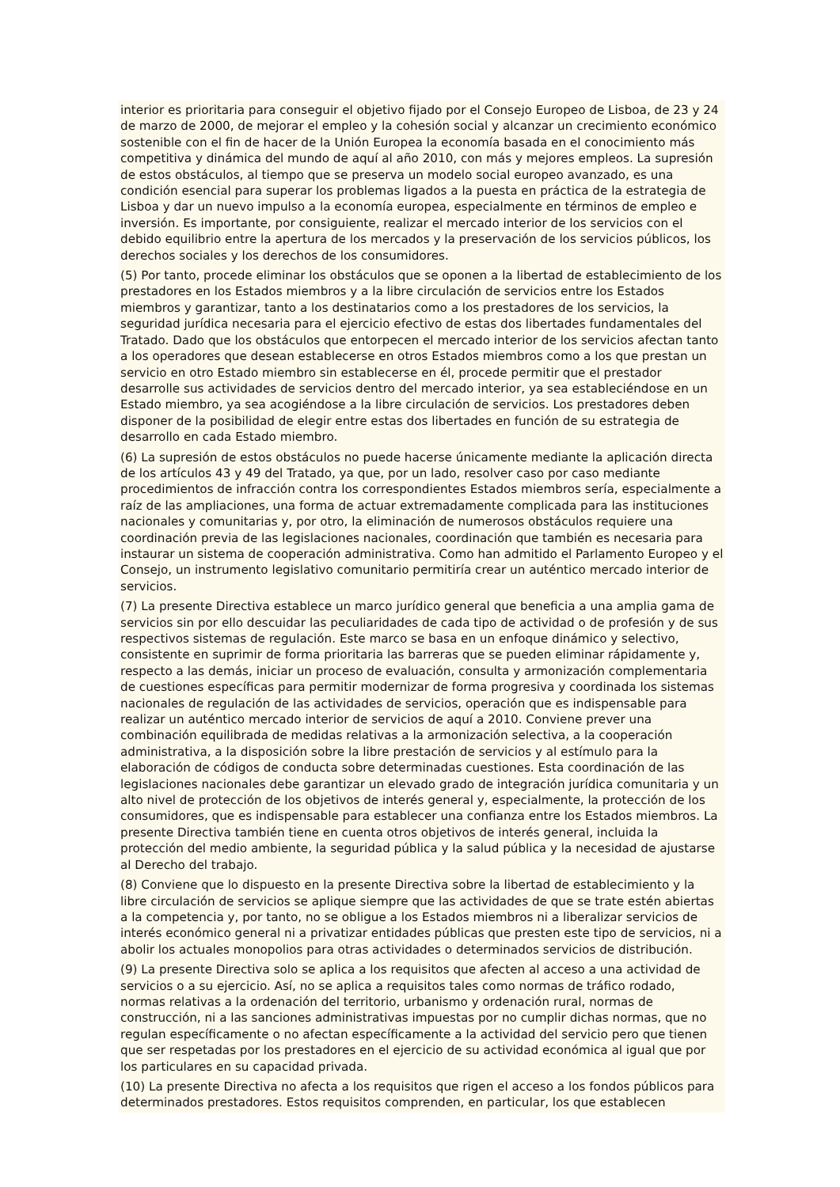interior es prioritaria para conseguir el objetivo fijado por el Consejo Europeo de Lisboa, de 23 y 24 de marzo de 2000, de mejorar el empleo y la cohesión social y alcanzar un crecimiento económico sostenible con el fin de hacer de la Unión Europea la economía basada en el conocimiento más competitiva y dinámica del mundo de aquí al año 2010, con más y mejores empleos. La supresión de estos obstáculos, al tiempo que se preserva un modelo social europeo avanzado, es una condición esencial para superar los problemas ligados a la puesta en práctica de la estrategia de Lisboa y dar un nuevo impulso a la economía europea, especialmente en términos de empleo e inversión. Es importante, por consiguiente, realizar el mercado interior de los servicios con el debido equilibrio entre la apertura de los mercados y la preservación de los servicios públicos, los derechos sociales y los derechos de los consumidores.
(5) Por tanto, procede eliminar los obstáculos que se oponen a la libertad de establecimiento de los prestadores en los Estados miembros y a la libre circulación de servicios entre los Estados miembros y garantizar, tanto a los destinatarios como a los prestadores de los servicios, la seguridad jurídica necesaria para el ejercicio efectivo de estas dos libertades fundamentales del Tratado. Dado que los obstáculos que entorpecen el mercado interior de los servicios afectan tanto a los operadores que desean establecerse en otros Estados miembros como a los que prestan un servicio en otro Estado miembro sin establecerse en él, procede permitir que el prestador desarrolle sus actividades de servicios dentro del mercado interior, ya sea estableciéndose en un Estado miembro, ya sea acogiéndose a la libre circulación de servicios. Los prestadores deben disponer de la posibilidad de elegir entre estas dos libertades en función de su estrategia de desarrollo en cada Estado miembro.
(6) La supresión de estos obstáculos no puede hacerse únicamente mediante la aplicación directa de los artículos 43 y 49 del Tratado, ya que, por un lado, resolver caso por caso mediante procedimientos de infracción contra los correspondientes Estados miembros sería, especialmente a raíz de las ampliaciones, una forma de actuar extremadamente complicada para las instituciones nacionales y comunitarias y, por otro, la eliminación de numerosos obstáculos requiere una coordinación previa de las legislaciones nacionales, coordinación que también es necesaria para instaurar un sistema de cooperación administrativa. Como han admitido el Parlamento Europeo y el Consejo, un instrumento legislativo comunitario permitiría crear un auténtico mercado interior de servicios.
(7) La presente Directiva establece un marco jurídico general que beneficia a una amplia gama de servicios sin por ello descuidar las peculiaridades de cada tipo de actividad o de profesión y de sus respectivos sistemas de regulación. Este marco se basa en un enfoque dinámico y selectivo, consistente en suprimir de forma prioritaria las barreras que se pueden eliminar rápidamente y, respecto a las demás, iniciar un proceso de evaluación, consulta y armonización complementaria de cuestiones específicas para permitir modernizar de forma progresiva y coordinada los sistemas nacionales de regulación de las actividades de servicios, operación que es indispensable para realizar un auténtico mercado interior de servicios de aquí a 2010. Conviene prever una combinación equilibrada de medidas relativas a la armonización selectiva, a la cooperación administrativa, a la disposición sobre la libre prestación de servicios y al estímulo para la elaboración de códigos de conducta sobre determinadas cuestiones. Esta coordinación de las legislaciones nacionales debe garantizar un elevado grado de integración jurídica comunitaria y un alto nivel de protección de los objetivos de interés general y, especialmente, la protección de los consumidores, que es indispensable para establecer una confianza entre los Estados miembros. La presente Directiva también tiene en cuenta otros objetivos de interés general, incluida la protección del medio ambiente, la seguridad pública y la salud pública y la necesidad de ajustarse al Derecho del trabajo.
(8) Conviene que lo dispuesto en la presente Directiva sobre la libertad de establecimiento y la libre circulación de servicios se aplique siempre que las actividades de que se trate estén abiertas a la competencia y, por tanto, no se obligue a los Estados miembros ni a liberalizar servicios de interés económico general ni a privatizar entidades públicas que presten este tipo de servicios, ni a abolir los actuales monopolios para otras actividades o determinados servicios de distribución.
(9) La presente Directiva solo se aplica a los requisitos que afecten al acceso a una actividad de servicios o a su ejercicio. Así, no se aplica a requisitos tales como normas de tráfico rodado, normas relativas a la ordenación del territorio, urbanismo y ordenación rural, normas de construcción, ni a las sanciones administrativas impuestas por no cumplir dichas normas, que no regulan específicamente o no afectan específicamente a la actividad del servicio pero que tienen que ser respetadas por los prestadores en el ejercicio de su actividad económica al igual que por los particulares en su capacidad privada.
(10) La presente Directiva no afecta a los requisitos que rigen el acceso a los fondos públicos para determinados prestadores. Estos requisitos comprenden, en particular, los que establecen